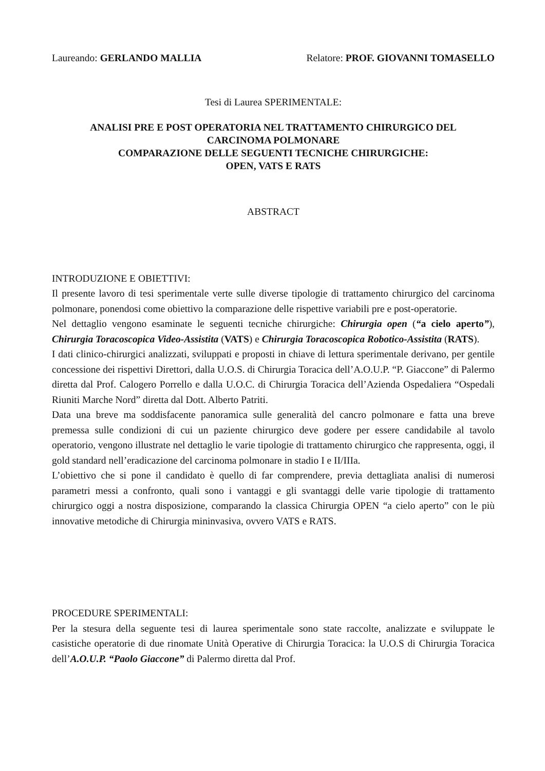Laureando: GERLANDO MALLIA Relatore: PROF. GIOVANNI TOMASELLO
Tesi di Laurea SPERIMENTALE:
ANALISI PRE E POST OPERATORIA NEL TRATTAMENTO CHIRURGICO DEL
CARCINOMA POLMONARE
COMPARAZIONE DELLE SEGUENTI TECNICHE CHIRURGICHE:
OPEN, VATS E RATS
ABSTRACT
INTRODUZIONE E OBIETTIVI:
Il presente lavoro di tesi sperimentale verte sulle diverse tipologie di trattamento chirurgico del carcinoma polmonare, ponendosi come obiettivo la comparazione delle rispettive variabili pre e post-operatorie.
Nel dettaglio vengono esaminate le seguenti tecniche chirurgiche: Chirurgia open (“a cielo aperto”), Chirurgia Toracoscopica Video-Assistita (VATS) e Chirurgia Toracoscopica Robotico-Assistita (RATS).
I dati clinico-chirurgici analizzati, sviluppati e proposti in chiave di lettura sperimentale derivano, per gentile concessione dei rispettivi Direttori, dalla U.O.S. di Chirurgia Toracica dell’A.O.U.P. “P. Giaccone” di Palermo diretta dal Prof. Calogero Porrello e dalla U.O.C. di Chirurgia Toracica dell’Azienda Ospedaliera “Ospedali Riuniti Marche Nord” diretta dal Dott. Alberto Patriti.
Data una breve ma soddisfacente panoramica sulle generalità del cancro polmonare e fatta una breve premessa sulle condizioni di cui un paziente chirurgico deve godere per essere candidabile al tavolo operatorio, vengono illustrate nel dettaglio le varie tipologie di trattamento chirurgico che rappresenta, oggi, il gold standard nell’eradicazione del carcinoma polmonare in stadio I e II/IIIa.
L’obiettivo che si pone il candidato è quello di far comprendere, previa dettagliata analisi di numerosi parametri messi a confronto, quali sono i vantaggi e gli svantaggi delle varie tipologie di trattamento chirurgico oggi a nostra disposizione, comparando la classica Chirurgia OPEN “a cielo aperto” con le più innovative metodiche di Chirurgia mininvasiva, ovvero VATS e RATS.
PROCEDURE SPERIMENTALI:
Per la stesura della seguente tesi di laurea sperimentale sono state raccolte, analizzate e sviluppate le casistiche operatorie di due rinomate Unità Operative di Chirurgia Toracica: la U.O.S di Chirurgia Toracica dell’A.O.U.P. “Paolo Giaccone” di Palermo diretta dal Prof.